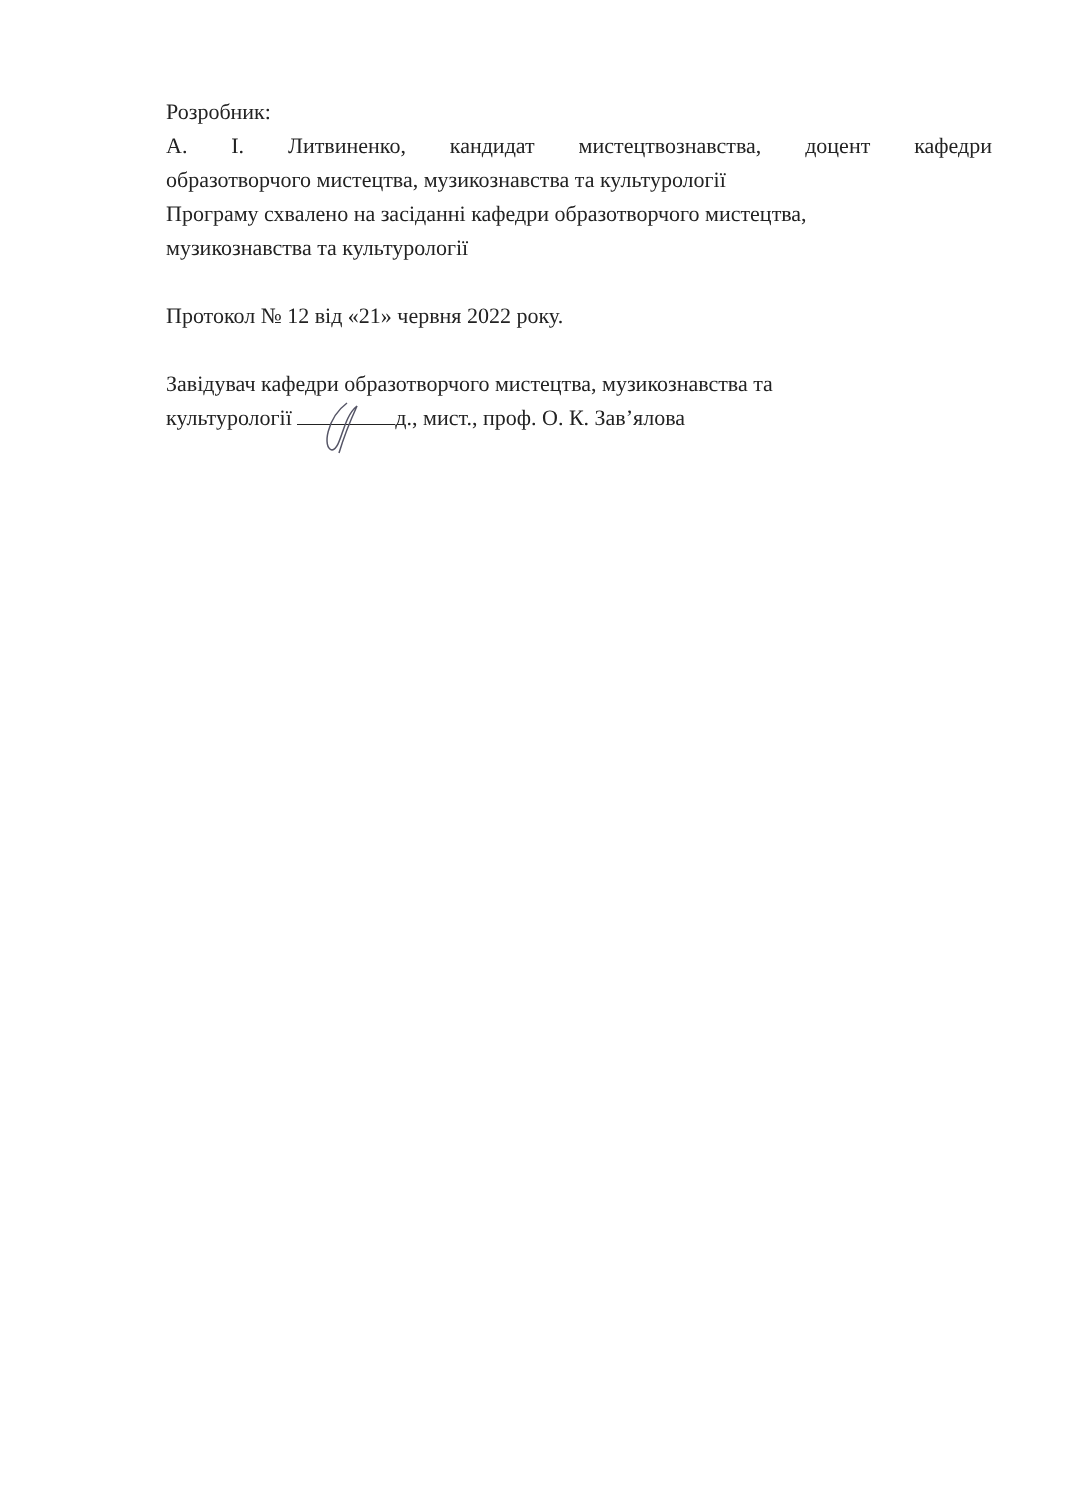Розробник:
А. І. Литвиненко, кандидат мистецтвознавства, доцент кафедри
образотворчого мистецтва, музикознавства та культурології
Програму схвалено на засіданні кафедри образотворчого мистецтва,
музикознавства та культурології
Протокол № 12 від «21» червня 2022 року.
Завідувач кафедри образотворчого мистецтва, музикознавства та
культурології д., мист., проф. О. К. Зав’ялова